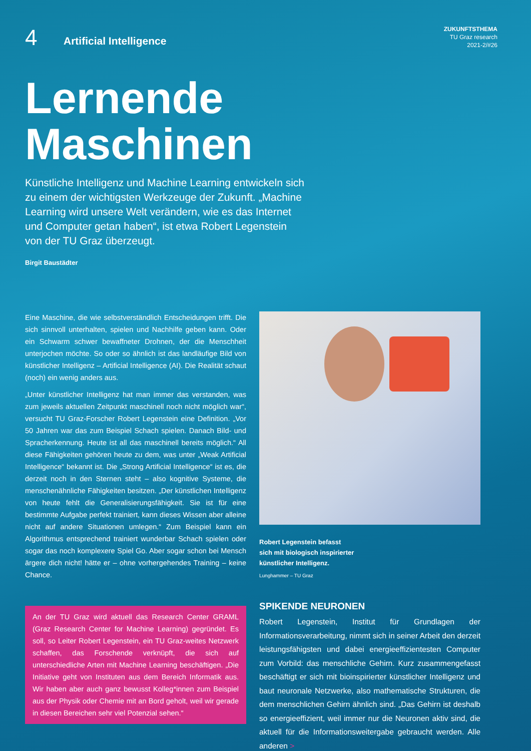4
Artificial Intelligence
ZUKUNFTSTHEMA
TU Graz research
2021-2/#26
Lernende
Maschinen
Künstliche Intelligenz und Machine Learning entwickeln sich zu einem der wichtigsten Werkzeuge der Zukunft. „Machine Learning wird unsere Welt verändern, wie es das Internet und Computer getan haben“, ist etwa Robert Legenstein von der TU Graz überzeugt.
Birgit Baustädter
Eine Maschine, die wie selbstverständlich Entscheidungen trifft. Die sich sinnvoll unterhalten, spielen und Nachhilfe geben kann. Oder ein Schwarm schwer bewaffneter Drohnen, der die Menschheit unterjochen möchte. So oder so ähnlich ist das landläufige Bild von künstlicher Intelligenz – Artificial Intelligence (AI). Die Realität schaut (noch) ein wenig anders aus.
„Unter künstlicher Intelligenz hat man immer das verstanden, was zum jeweils aktuellen Zeitpunkt maschinell noch nicht möglich war“, versucht TU Graz-Forscher Robert Legenstein eine Definition. „Vor 50 Jahren war das zum Beispiel Schach spielen. Danach Bild- und Spracherkennung. Heute ist all das maschinell bereits möglich.“ All diese Fähigkeiten gehören heute zu dem, was unter „Weak Artificial Intelligence“ bekannt ist. Die „Strong Artificial Intelligence“ ist es, die derzeit noch in den Sternen steht – also kognitive Systeme, die menschenähnliche Fähigkeiten besitzen. „Der künstlichen Intelligenz von heute fehlt die Generalisierungsfähigkeit. Sie ist für eine bestimmte Aufgabe perfekt trainiert, kann dieses Wissen aber alleine nicht auf andere Situationen umlegen.“ Zum Beispiel kann ein Algorithmus entsprechend trainiert wunderbar Schach spielen oder sogar das noch komplexere Spiel Go. Aber sogar schon bei Mensch ärgere dich nicht! hätte er – ohne vorhergehendes Training – keine Chance.
An der TU Graz wird aktuell das Research Center GRAML (Graz Research Center for Machine Learning) gegründet. Es soll, so Leiter Robert Legenstein, ein TU Graz-weites Netzwerk schaffen, das Forschende verknüpft, die sich auf unterschiedliche Arten mit Machine Learning beschäftigen. „Die Initiative geht von Instituten aus dem Bereich Informatik aus. Wir haben aber auch ganz bewusst Kolleg*innen zum Beispiel aus der Physik oder Chemie mit an Bord geholt, weil wir gerade in diesen Bereichen sehr viel Potenzial sehen.“
Robert Legenstein befasst
sich mit biologisch inspirierter
künstlicher Intelligenz.
Lunghammer – TU Graz
SPIKENDE NEURONEN
Robert Legenstein, Institut für Grundlagen der Informationsverarbeitung, nimmt sich in seiner Arbeit den derzeit leistungsfähigsten und dabei energieeffizientesten Computer zum Vorbild: das menschliche Gehirn. Kurz zusammengefasst beschäftigt er sich mit bioinspirierter künstlicher Intelligenz und baut neuronale Netzwerke, also mathematische Strukturen, die dem menschlichen Gehirn ähnlich sind. „Das Gehirn ist deshalb so energieeffizient, weil immer nur die Neuronen aktiv sind, die aktuell für die Informationsweitergabe gebraucht werden. Alle anderen >